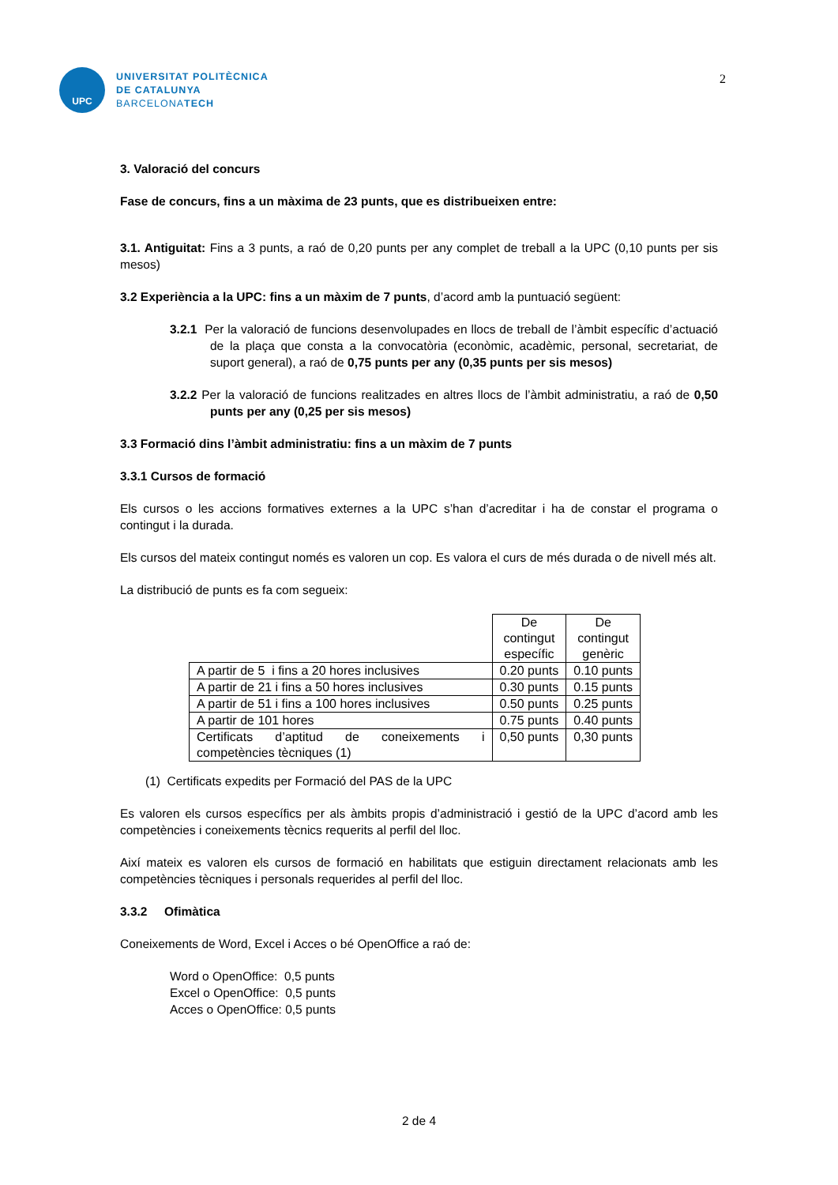UPC
UNIVERSITAT POLITÈCNICA
DE CATALUNYA
BARCELONATECH
2
3. Valoració del concurs
Fase de concurs, fins a un màxima de 23 punts, que es distribueixen entre:
3.1. Antiguitat: Fins a 3 punts, a raó de 0,20 punts per any complet de treball a la UPC (0,10 punts per sis mesos)
3.2 Experiència a la UPC: fins a un màxim de 7 punts, d’acord amb la puntuació següent:
3.2.1 Per la valoració de funcions desenvolupades en llocs de treball de l’àmbit específic d’actuació de la plaça que consta a la convocatòria (econòmic, acadèmic, personal, secretariat, de suport general), a raó de 0,75 punts per any (0,35 punts per sis mesos)
3.2.2 Per la valoració de funcions realitzades en altres llocs de l’àmbit administratiu, a raó de 0,50 punts per any (0,25 per sis mesos)
3.3 Formació dins l’àmbit administratiu: fins a un màxim de 7 punts
3.3.1 Cursos de formació
Els cursos o les accions formatives externes a la UPC s’han d’acreditar i ha de constar el programa o contingut i la durada.
Els cursos del mateix contingut només es valoren un cop. Es valora el curs de més durada o de nivell més alt.
La distribució de punts es fa com segueix:
| | De contingut específic | De contingut genèric |
| A partir de 5 i fins a 20 hores inclusives | 0.20 punts | 0.10 punts |
| A partir de 21 i fins a 50 hores inclusives | 0.30 punts | 0.15 punts |
| A partir de 51 i fins a 100 hores inclusives | 0.50 punts | 0.25 punts |
| A partir de 101 hores | 0.75 punts | 0.40 punts |
| Certificats d’aptitud de coneixements i competències tècniques (1) | 0,50 punts | 0,30 punts |
(1) Certificats expedits per Formació del PAS de la UPC
Es valoren els cursos específics per als àmbits propis d’administració i gestió de la UPC d’acord amb les competències i coneixements tècnics requerits al perfil del lloc.
Així mateix es valoren els cursos de formació en habilitats que estiguin directament relacionats amb les competències tècniques i personals requerides al perfil del lloc.
3.3.2 Ofimàtica
Coneixements de Word, Excel i Acces o bé OpenOffice a raó de:
Word o OpenOffice: 0,5 punts
Excel o OpenOffice: 0,5 punts
Acces o OpenOffice: 0,5 punts
2 de 4